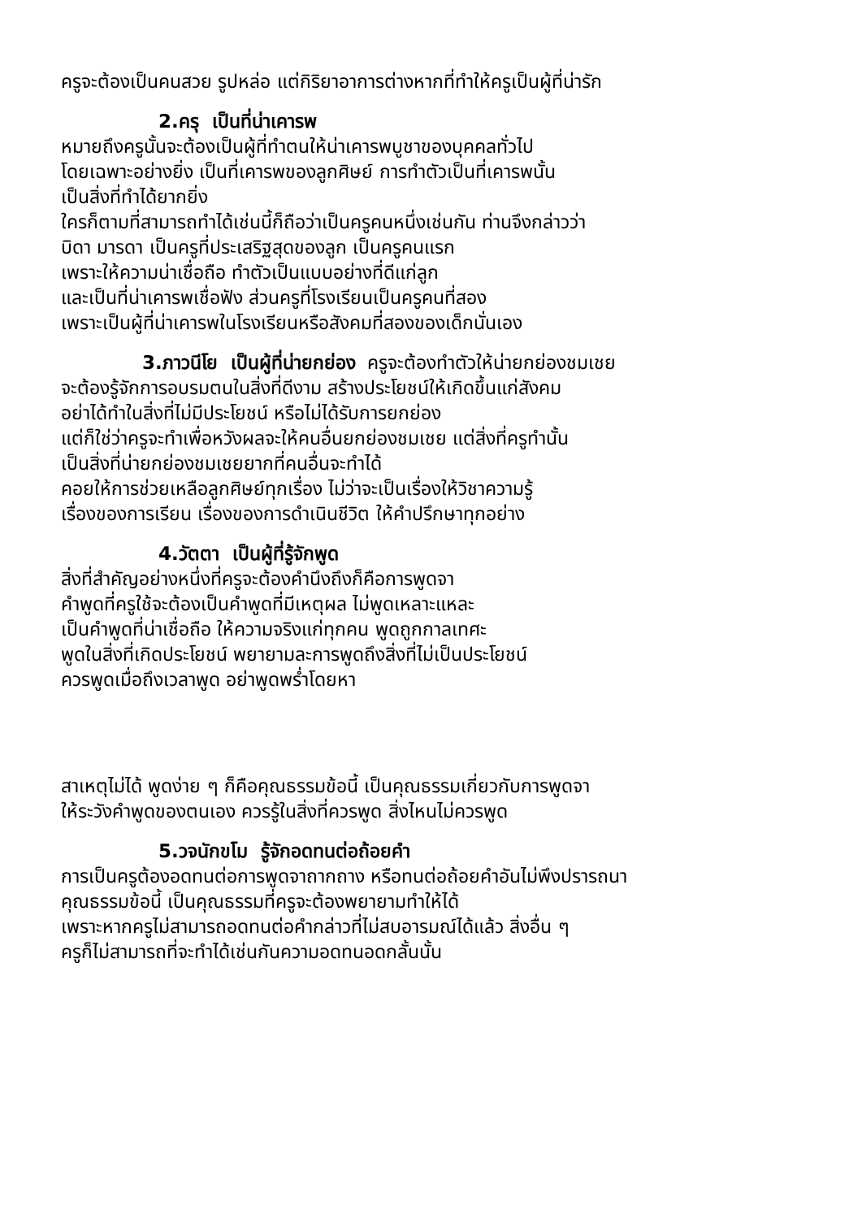ครูจะต้องเป็นคนสวย รูปหล่อ แต่กิริยาอาการต่างหากที่ทำให้ครูเป็นผู้ที่น่ารัก
2.ครุ เป็นที่น่าเคารพ
หมายถึงครูนั้นจะต้องเป็นผู้ที่ทำตนให้น่าเคารพบูชาของบุคคลทั่วไป
โดยเฉพาะอย่างยิ่ง เป็นที่เคารพของลูกศิษย์ การทำตัวเป็นที่เคารพนั้น
เป็นสิ่งที่ทำได้ยากยิ่ง
ใครก็ตามที่สามารถทำได้เช่นนี้ก็ถือว่าเป็นครูคนหนึ่งเช่นกัน ท่านจึงกล่าวว่า
บิดา มารดา เป็นครูที่ประเสริฐสุดของลูก เป็นครูคนแรก
เพราะให้ความน่าเชื่อถือ ทำตัวเป็นแบบอย่างที่ดีแก่ลูก
และเป็นที่น่าเคารพเชื่อฟัง ส่วนครูที่โรงเรียนเป็นครูคนที่สอง
เพราะเป็นผู้ที่น่าเคารพในโรงเรียนหรือสังคมที่สองของเด็กนั่นเอง
3.ภาวนีโย เป็นผู้ที่น่ายกย่อง ครูจะต้องทำตัวให้น่ายกย่องชมเชย
จะต้องรู้จักการอบรมตนในสิ่งที่ดีงาม สร้างประโยชน์ให้เกิดขึ้นแก่สังคม
อย่าได้ทำในสิ่งที่ไม่มีประโยชน์ หรือไม่ได้รับการยกย่อง
แต่ก็ใช่ว่าครูจะทำเพื่อหวังผลจะให้คนอื่นยกย่องชมเชย แต่สิ่งที่ครูทำนั้น
เป็นสิ่งที่น่ายกย่องชมเชยยากที่คนอื่นจะทำได้
คอยให้การช่วยเหลือลูกศิษย์ทุกเรื่อง ไม่ว่าจะเป็นเรื่องให้วิชาความรู้
เรื่องของการเรียน เรื่องของการดำเนินชีวิต ให้คำปรึกษาทุกอย่าง
4.วัตตา เป็นผู้ที่รู้จักพูด
สิ่งที่สำคัญอย่างหนึ่งที่ครูจะต้องคำนึงถึงก็คือการพูดจา
คำพูดที่ครูใช้จะต้องเป็นคำพูดที่มีเหตุผล ไม่พูดเหลาะแหละ
เป็นคำพูดที่น่าเชื่อถือ ให้ความจริงแก่ทุกคน พูดถูกกาลเทศะ
พูดในสิ่งที่เกิดประโยชน์ พยายามละการพูดถึงสิ่งที่ไม่เป็นประโยชน์
ควรพูดเมื่อถึงเวลาพูด อย่าพูดพร่ำโดยหา
สาเหตุไม่ได้ พูดง่าย ๆ ก็คือคุณธรรมข้อนี้ เป็นคุณธรรมเกี่ยวกับการพูดจา
ให้ระวังคำพูดของตนเอง ควรรู้ในสิ่งที่ควรพูด สิ่งไหนไม่ควรพูด
5.วจนักขโม รู้จักอดทนต่อถ้อยคำ
การเป็นครูต้องอดทนต่อการพูดจาถากถาง หรือทนต่อถ้อยคำอันไม่พึงปรารถนา
คุณธรรมข้อนี้ เป็นคุณธรรมที่ครูจะต้องพยายามทำให้ได้
เพราะหากครูไม่สามารถอดทนต่อคำกล่าวที่ไม่สบอารมณ์ได้แล้ว สิ่งอื่น ๆ
ครูก็ไม่สามารถที่จะทำได้เช่นกันความอดทนอดกลั้นนั้น